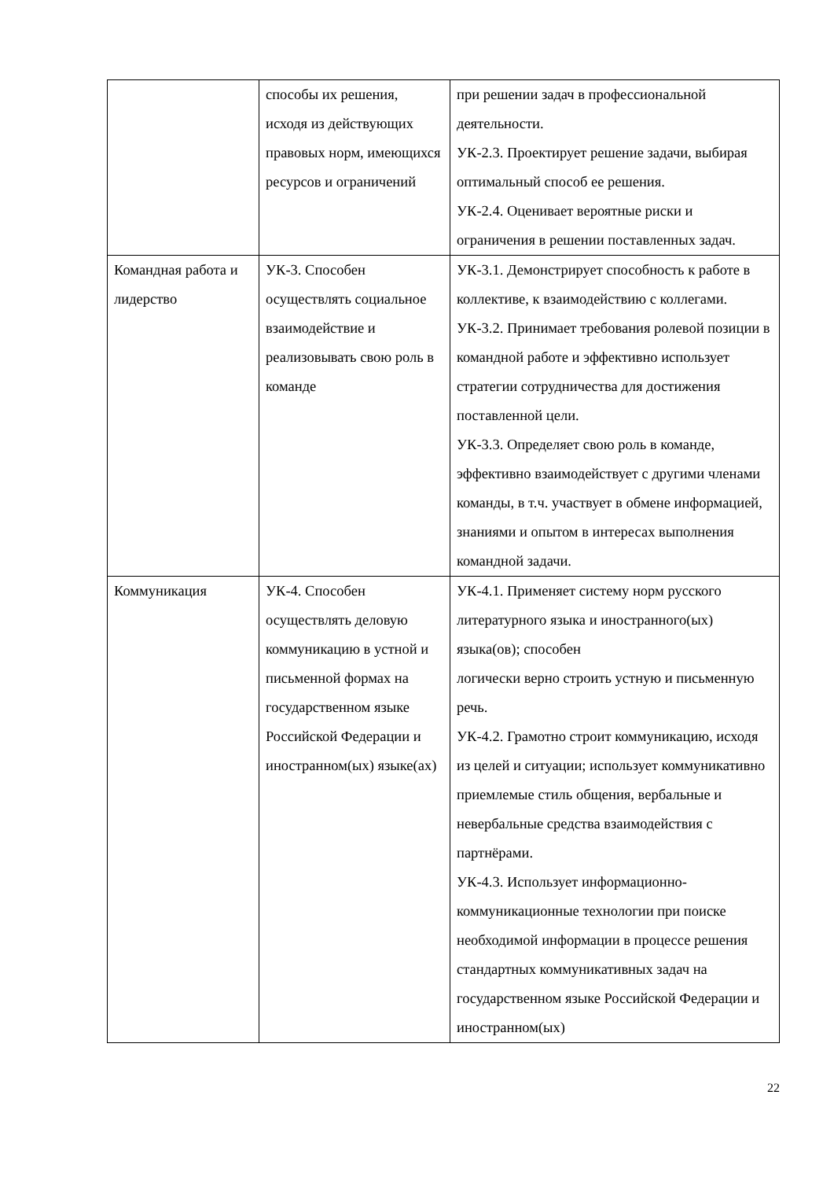| | способы их решения, исходя из действующих правовых норм, имеющихся ресурсов и ограничений | при решении задач в профессиональной деятельности. УК-2.3. Проектирует решение задачи, выбирая оптимальный способ ее решения. УК-2.4. Оценивает вероятные риски и ограничения в решении поставленных задач. |
| Командная работа и лидерство | УК-3. Способен осуществлять социальное взаимодействие и реализовывать свою роль в команде | УК-3.1. Демонстрирует способность к работе в коллективе, к взаимодействию с коллегами. УК-3.2. Принимает требования ролевой позиции в командной работе и эффективно использует стратегии сотрудничества для достижения поставленной цели. УК-3.3. Определяет свою роль в команде, эффективно взаимодействует с другими членами команды, в т.ч. участвует в обмене информацией, знаниями и опытом в интересах выполнения командной задачи. |
| Коммуникация | УК-4. Способен осуществлять деловую коммуникацию в устной и письменной формах на государственном языке Российской Федерации и иностранном(ых) языке(ах) | УК-4.1. Применяет систему норм русского литературного языка и иностранного(ых) языка(ов); способен логически верно строить устную и письменную речь. УК-4.2. Грамотно строит коммуникацию, исходя из целей и ситуации; использует коммуникативно приемлемые стиль общения, вербальные и невербальные средства взаимодействия с партнёрами. УК-4.3. Использует информационно-коммуникационные технологии при поиске необходимой информации в процессе решения стандартных коммуникативных задач на государственном языке Российской Федерации и иностранном(ых) |
22